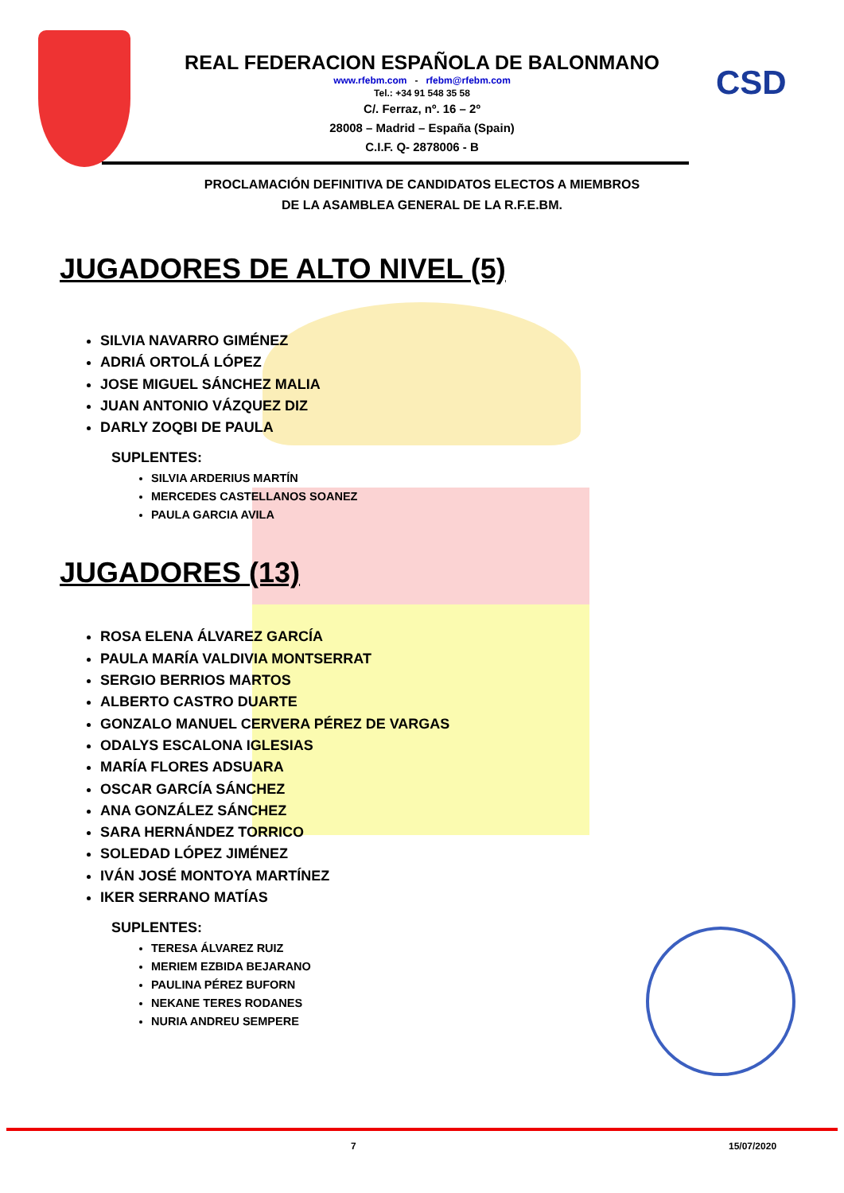CSD
REAL FEDERACION ESPAÑOLA DE BALONMANO
www.rfebm.com - rfebm@rfebm.com
Tel.: +34 91 548 35 58
C/. Ferraz, nº. 16 – 2º
28008 – Madrid – España (Spain)
C.I.F. Q- 2878006 - B
PROCLAMACIÓN DEFINITIVA DE CANDIDATOS ELECTOS A MIEMBROS
DE LA ASAMBLEA GENERAL DE LA R.F.E.BM.
JUGADORES DE ALTO NIVEL (5)
SILVIA NAVARRO GIMÉNEZ
ADRIÁ ORTOLÁ LÓPEZ
JOSE MIGUEL SÁNCHEZ MALIA
JUAN ANTONIO VÁZQUEZ DIZ
DARLY ZOQBI DE PAULA
SUPLENTES:
SILVIA ARDERIUS MARTÍN
MERCEDES CASTELLANOS SOANEZ
PAULA GARCIA AVILA
JUGADORES (13)
ROSA ELENA ÁLVAREZ GARCÍA
PAULA MARÍA VALDIVIA MONTSERRAT
SERGIO BERRIOS MARTOS
ALBERTO CASTRO DUARTE
GONZALO MANUEL CERVERA PÉREZ DE VARGAS
ODALYS ESCALONA IGLESIAS
MARÍA FLORES ADSUARA
OSCAR GARCÍA SÁNCHEZ
ANA GONZÁLEZ SÁNCHEZ
SARA HERNÁNDEZ TORRICO
SOLEDAD LÓPEZ JIMÉNEZ
IVÁN JOSÉ MONTOYA MARTÍNEZ
IKER SERRANO MATÍAS
SUPLENTES:
TERESA ÁLVAREZ RUIZ
MERIEM EZBIDA BEJARANO
PAULINA PÉREZ BUFORN
NEKANE TERES RODANES
NURIA ANDREU SEMPERE
7 15/07/2020